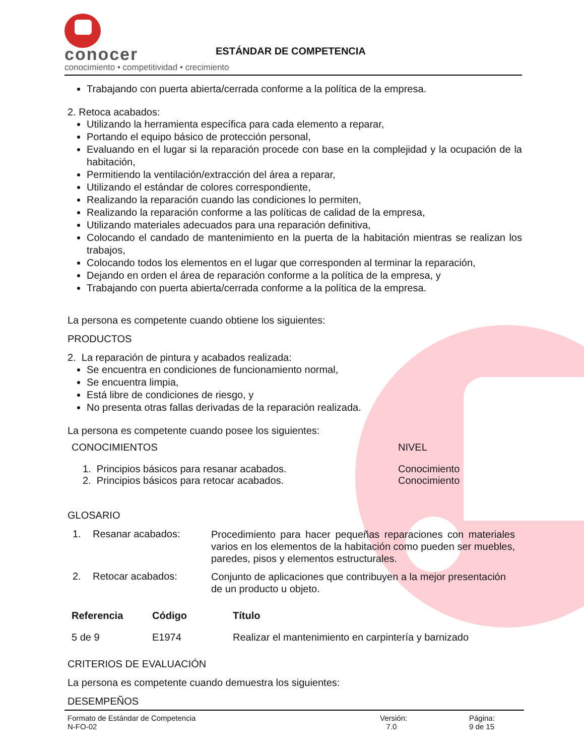conocer
conocimiento • competitividad • crecimiento
ESTÁNDAR DE COMPETENCIA
Trabajando con puerta abierta/cerrada conforme a la política de la empresa.
2. Retoca acabados:
Utilizando la herramienta específica para cada elemento a reparar,
Portando el equipo básico de protección personal,
Evaluando en el lugar si la reparación procede con base en la complejidad y la ocupación de la habitación,
Permitiendo la ventilación/extracción del área a reparar,
Utilizando el estándar de colores correspondiente,
Realizando la reparación cuando las condiciones lo permiten,
Realizando la reparación conforme a las políticas de calidad de la empresa,
Utilizando materiales adecuados para una reparación definitiva,
Colocando el candado de mantenimiento en la puerta de la habitación mientras se realizan los trabajos,
Colocando todos los elementos en el lugar que corresponden al terminar la reparación,
Dejando en orden el área de reparación conforme a la política de la empresa, y
Trabajando con puerta abierta/cerrada conforme a la política de la empresa.
La persona es competente cuando obtiene los siguientes:
PRODUCTOS
2. La reparación de pintura y acabados realizada:
Se encuentra en condiciones de funcionamiento normal,
Se encuentra limpia,
Está libre de condiciones de riesgo, y
No presenta otras fallas derivadas de la reparación realizada.
La persona es competente cuando posee los siguientes:
| CONOCIMIENTOS | NIVEL |
| 1. Principios básicos para resanar acabados. 2. Principios básicos para retocar acabados. | Conocimiento Conocimiento |
GLOSARIO
1. Resanar acabados:
Procedimiento para hacer pequeñas reparaciones con materiales varios en los elementos de la habitación como pueden ser muebles, paredes, pisos y elementos estructurales.
2. Retocar acabados:
Conjunto de aplicaciones que contribuyen a la mejor presentación de un producto u objeto.
| Referencia | Código | Título |
| --- | --- | --- |
| 5 de 9 | E1974 | Realizar el mantenimiento en carpintería y barnizado |
CRITERIOS DE EVALUACIÓN
La persona es competente cuando demuestra los siguientes:
DESEMPEÑOS
Formato de Estándar de Competencia
N-FO-02
Versión:
7.0
Página:
9 de 15